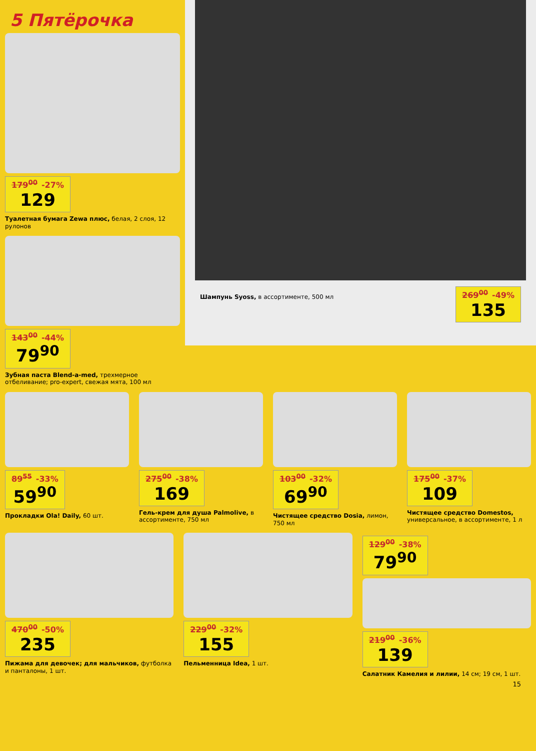5 Пятёрочка
179<sup>00</sup> -27% 129
Туалетная бумага Zewa плюс, белая, 2 слоя, 12 рулонов
143<sup>00</sup> -44% 79<sup>90</sup>
Зубная паста Blend-a-med, трехмерное отбеливание; pro-expert, свежая мята, 100 мл
Шампунь Syoss, в ассортименте, 500 мл
269<sup>00</sup> -49% 135
89<sup>55</sup> -33% 59<sup>90</sup>
Прокладки Ola! Daily, 60 шт.
275<sup>00</sup> -38% 169
Гель-крем для душа Palmolive, в ассортименте, 750 мл
103<sup>00</sup> -32% 69<sup>90</sup>
Чистящее средство Dosia, лимон, 750 мл
175<sup>00</sup> -37% 109
Чистящее средство Domestos, универсальное, в ассортименте, 1 л
470<sup>00</sup> -50% 235
Пижама для девочек; для мальчиков, футболка и панталоны, 1 шт.
229<sup>00</sup> -32% 155
Пельменница Idea, 1 шт.
129<sup>00</sup> -38% 79<sup>90</sup>
219<sup>00</sup> -36% 139
Салатник Камелия и лилии, 14 см; 19 см, 1 шт.
15